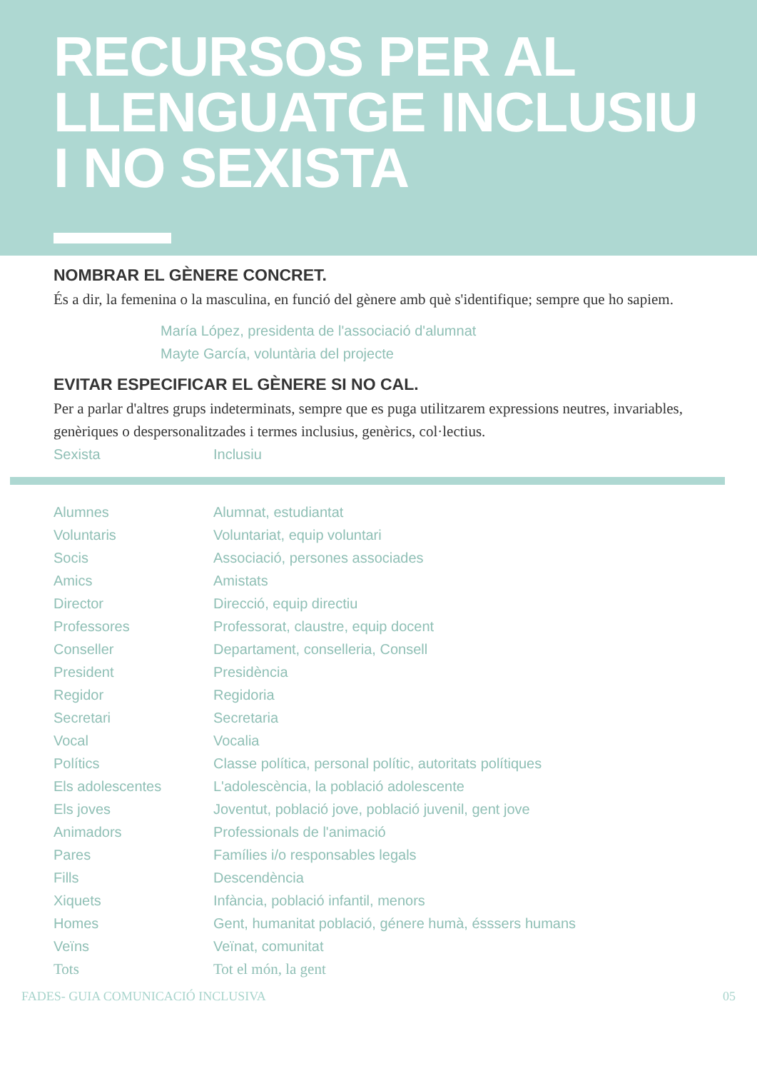RECURSOS PER AL
LLENGUATGE INCLUSIU
I NO SEXISTA
NOMBRAR EL GÈNERE CONCRET.
És a dir, la femenina o la masculina, en funció del gènere amb què s'identifique; sempre que ho sapiem.
María López, presidenta de l'associació d'alumnat
Mayte García, voluntària del projecte
EVITAR ESPECIFICAR EL GÈNERE SI NO CAL.
Per a parlar d'altres grups indeterminats, sempre que es puga utilitzarem expressions neutres, invariables, genèriques o despersonalitzades i termes inclusius, genèrics, col·lectius.
| Sexista | Inclusiu |
| --- | --- |
| Alumnes | Alumnat, estudiantat |
| Voluntaris | Voluntariat, equip voluntari |
| Socis | Associació, persones associades |
| Amics | Amistats |
| Director | Direcció, equip directiu |
| Professores | Professorat, claustre, equip docent |
| Conseller | Departament, conselleria, Consell |
| President | Presidència |
| Regidor | Regidoria |
| Secretari | Secretaria |
| Vocal | Vocalia |
| Polítics | Classe política, personal polític, autoritats polítiques |
| Els adolescentes | L'adolescència, la població adolescente |
| Els joves | Joventut, població jove, població juvenil, gent jove |
| Animadors | Professionals de l'animació |
| Pares | Famílies i/o responsables legals |
| Fills | Descendència |
| Xiquets | Infància, població infantil, menors |
| Homes | Gent, humanitat població, génere humà, ésssers humans |
| Veïns | Veïnat, comunitat |
| Tots | Tot el món, la gent |
FADES- GUIA COMUNICACIÓ INCLUSIVA 05